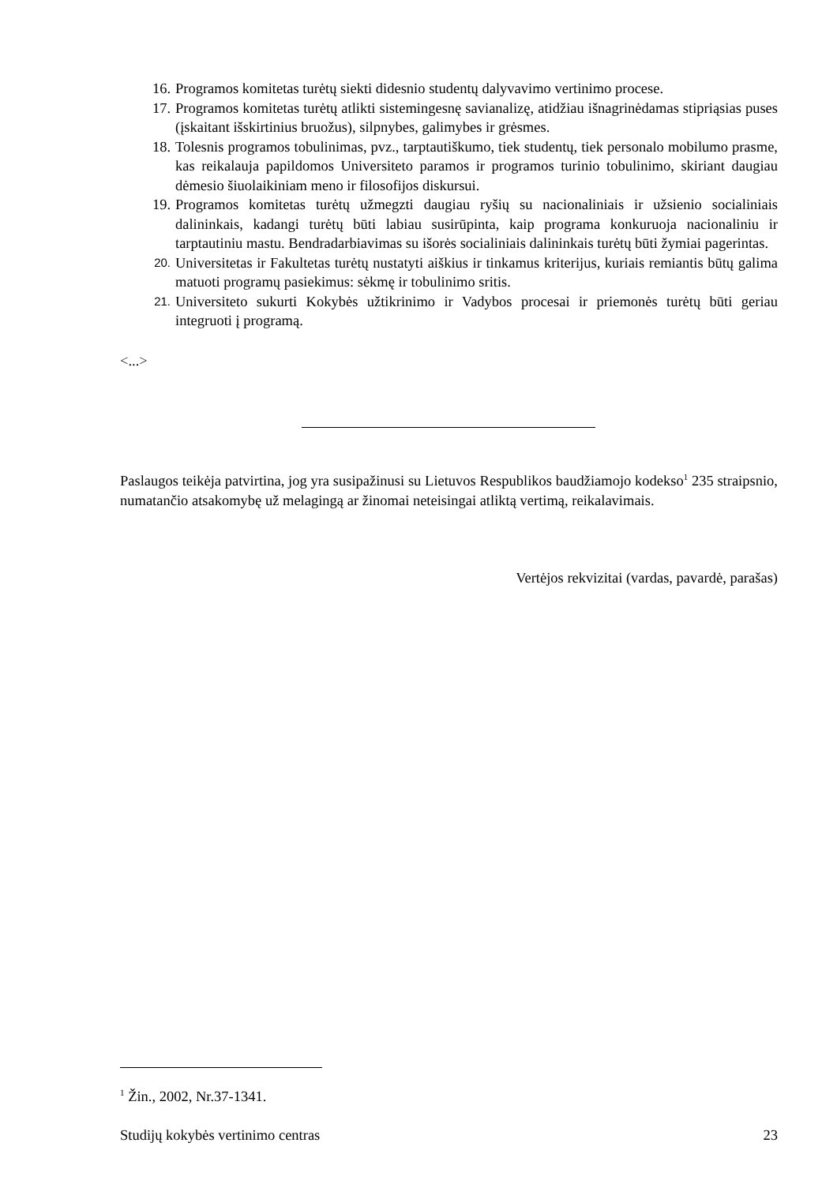16. Programos komitetas turėtų siekti didesnio studentų dalyvavimo vertinimo procese.
17. Programos komitetas turėtų atlikti sistemingesnę savianalizę, atidžiau išnagrinėdamas stipriąsias puses (įskaitant išskirtinius bruožus), silpnybes, galimybes ir grėsmes.
18. Tolesnis programos tobulinimas, pvz., tarptautiškumo, tiek studentų, tiek personalo mobilumo prasme, kas reikalauja papildomos Universiteto paramos ir programos turinio tobulinimo, skiriant daugiau dėmesio šiuolaikiniam meno ir filosofijos diskursui.
19. Programos komitetas turėtų užmegzti daugiau ryšių su nacionaliniais ir užsienio socialiniais dalininkais, kadangi turėtų būti labiau susirūpinta, kaip programa konkuruoja nacionaliniu ir tarptautiniu mastu. Bendradarbiavimas su išorės socialiniais dalininkais turėtų būti žymiai pagerintas.
20. Universitetas ir Fakultetas turėtų nustatyti aiškius ir tinkamus kriterijus, kuriais remiantis būtų galima matuoti programų pasiekimus: sėkmę ir tobulinimo sritis.
21. Universiteto sukurti Kokybės užtikrinimo ir Vadybos procesai ir priemonės turėtų būti geriau integruoti į programą.
<...>
Paslaugos teikėja patvirtina, jog yra susipažinusi su Lietuvos Respublikos baudžiamojo kodekso<sup>1</sup> 235 straipsnio, numatančio atsakomybę už melagingą ar žinomai neteisingai atliktą vertimą, reikalavimais.
Vertėjos rekvizitai (vardas, pavardė, parašas)
<sup>1</sup> Žin., 2002, Nr.37-1341.
Studijų kokybės vertinimo centras 23